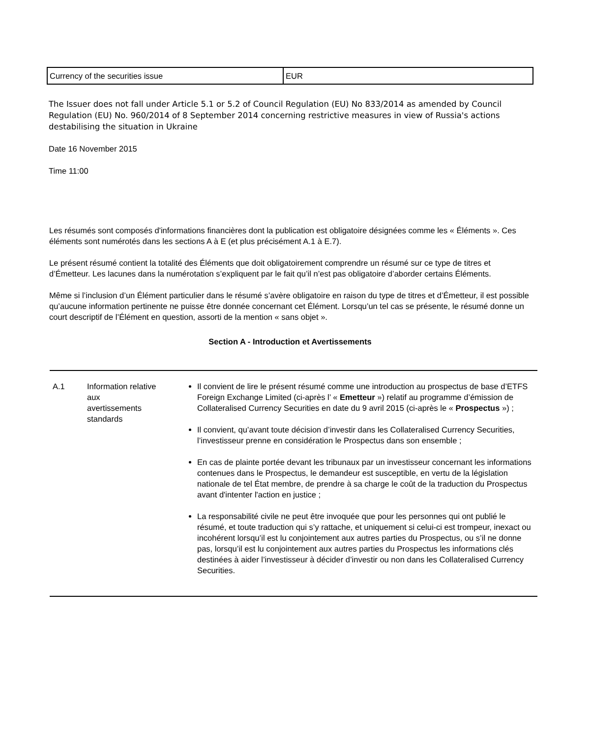| Currency of the securities issue | EUR |
The Issuer does not fall under Article 5.1 or 5.2 of Council Regulation (EU) No 833/2014 as amended by Council Regulation (EU) No. 960/2014 of 8 September 2014 concerning restrictive measures in view of Russia's actions destabilising the situation in Ukraine
Date 16 November 2015
Time 11:00
Les résumés sont composés d'informations financières dont la publication est obligatoire désignées comme les « Éléments ». Ces éléments sont numérotés dans les sections A à E (et plus précisément A.1 à E.7).
Le présent résumé contient la totalité des Éléments que doit obligatoirement comprendre un résumé sur ce type de titres et d’Émetteur. Les lacunes dans la numérotation s’expliquent par le fait qu’il n’est pas obligatoire d’aborder certains Éléments.
Même si l’inclusion d’un Élément particulier dans le résumé s’avère obligatoire en raison du type de titres et d’Émetteur, il est possible qu’aucune information pertinente ne puisse être donnée concernant cet Élément. Lorsqu’un tel cas se présente, le résumé donne un court descriptif de l’Élément en question, assorti de la mention « sans objet ».
Section A - Introduction et Avertissements
| A.1 | Information relative aux avertissements standards | Il convient de lire le présent résumé comme une introduction au prospectus de base d’ETFS Foreign Exchange Limited (ci-après l’ « Emetteur ») relatif au programme d’émission de Collateralised Currency Securities en date du 9 avril 2015 (ci-après le « Prospectus ») ; Il convient, qu’avant toute décision d’investir dans les Collateralised Currency Securities, l’investisseur prenne en considération le Prospectus dans son ensemble ; En cas de plainte portée devant les tribunaux par un investisseur concernant les informations contenues dans le Prospectus, le demandeur est susceptible, en vertu de la législation nationale de tel État membre, de prendre à sa charge le coût de la traduction du Prospectus avant d'intenter l'action en justice ; La responsabilité civile ne peut être invoquée que pour les personnes qui ont publié le résumé, et toute traduction qui s’y rattache, et uniquement si celui-ci est trompeur, inexact ou incohérent lorsqu’il est lu conjointement aux autres parties du Prospectus, ou s’il ne donne pas, lorsqu’il est lu conjointement aux autres parties du Prospectus les informations clés destinées à aider l’investisseur à décider d’investir ou non dans les Collateralised Currency Securities. |